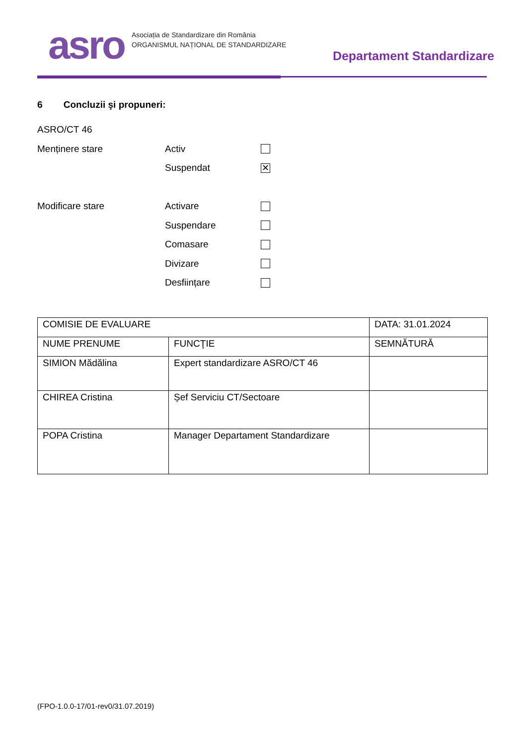asro
Asociația de Standardizare din România
ORGANISMUL NAȚIONAL DE STANDARDIZARE
Departament Standardizare
6 Concluzii şi propuneri:
ASRO/CT 46
Menținere stare Activ
Suspendat ✕
Modificare stare Activare
Suspendare
Comasare
Divizare
Desființare
| COMISIE DE EVALUARE | | DATA: 31.01.2024 |
| NUME PRENUME | FUNCŢIE | SEMNĂTURĂ |
| SIMION Mădălina | Expert standardizare ASRO/CT 46 | |
| CHIREA Cristina | Șef Serviciu CT/Sectoare | |
| POPA Cristina | Manager Departament Standardizare | |
(FPO-1.0.0-17/01-rev0/31.07.2019)